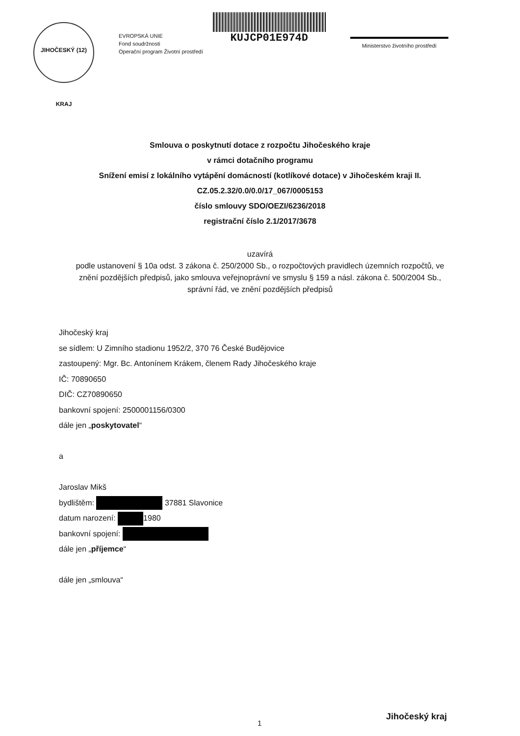JIHOČESKÝ (12) KRAJ
EVROPSKÁ UNIE
Fond soudržnosti
Operační program Životní prostředí
KUJCP01E974D
Ministerstvo životního prostředí
Smlouva o poskytnutí dotace z rozpočtu Jihočeského kraje
v rámci dotačního programu
Snížení emisí z lokálního vytápění domácností (kotlíkové dotace) v Jihočeském kraji II.
CZ.05.2.32/0.0/0.0/17_067/0005153
číslo smlouvy SDO/OEZI/6236/2018
registrační číslo 2.1/2017/3678
uzavírá
podle ustanovení § 10a odst. 3 zákona č. 250/2000 Sb., o rozpočtových pravidlech územních rozpočtů, ve znění pozdějších předpisů, jako smlouva veřejnoprávní ve smyslu § 159 a násl. zákona č. 500/2004 Sb., správní řád, ve znění pozdějších předpisů
Jihočeský kraj
se sídlem: U Zimního stadionu 1952/2, 370 76 České Budějovice
zastoupený: Mgr. Bc. Antonínem Krákem, členem Rady Jihočeského kraje
IČ: 70890650
DIČ: CZ70890650
bankovní spojení: 2500001156/0300
dále jen „poskytovatel“
a
Jaroslav Mikš
bydlištěm: 37881 Slavonice
datum narození: 1980
bankovní spojení:
dále jen „příjemce“
dále jen „smlouva“
1
Jihočeský kraj